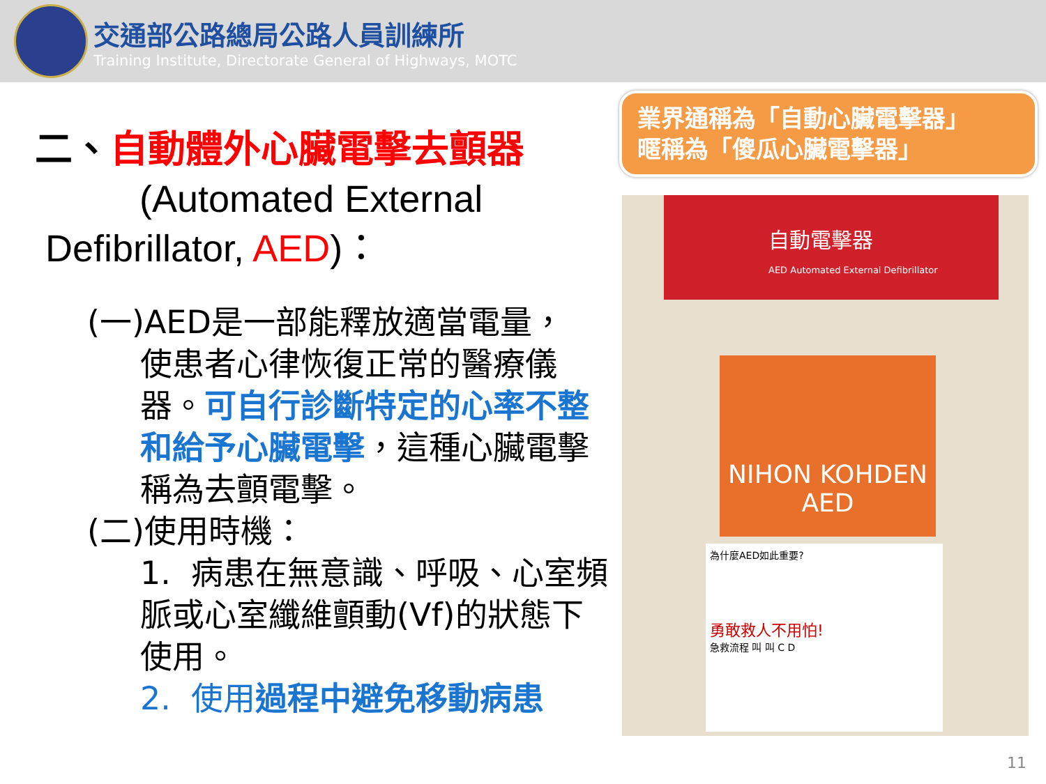交通部公路總局公路人員訓練所
Training Institute, Directorate General of Highways, MOTC
二、自動體外心臟電擊去顫器
(Automated External
Defibrillator, AED)：
(一)AED是一部能釋放適當電量，
使患者心律恢復正常的醫療儀器。可自行診斷特定的心率不整和給予心臟電擊，這種心臟電擊稱為去顫電擊。
(二)使用時機：
1. 病患在無意識、呼吸、心室頻脈或心室纖維顫動(Vf)的狀態下使用。
2. 使用過程中避免移動病患
業界通稱為「自動心臟電擊器」
暱稱為「傻瓜心臟電擊器」
自動電擊器
AED Automated External Defibrillator
NIHON KOHDEN
AED
為什麼AED如此重要?
勇敢救人不用怕!
急救流程 叫 叫 C D
11